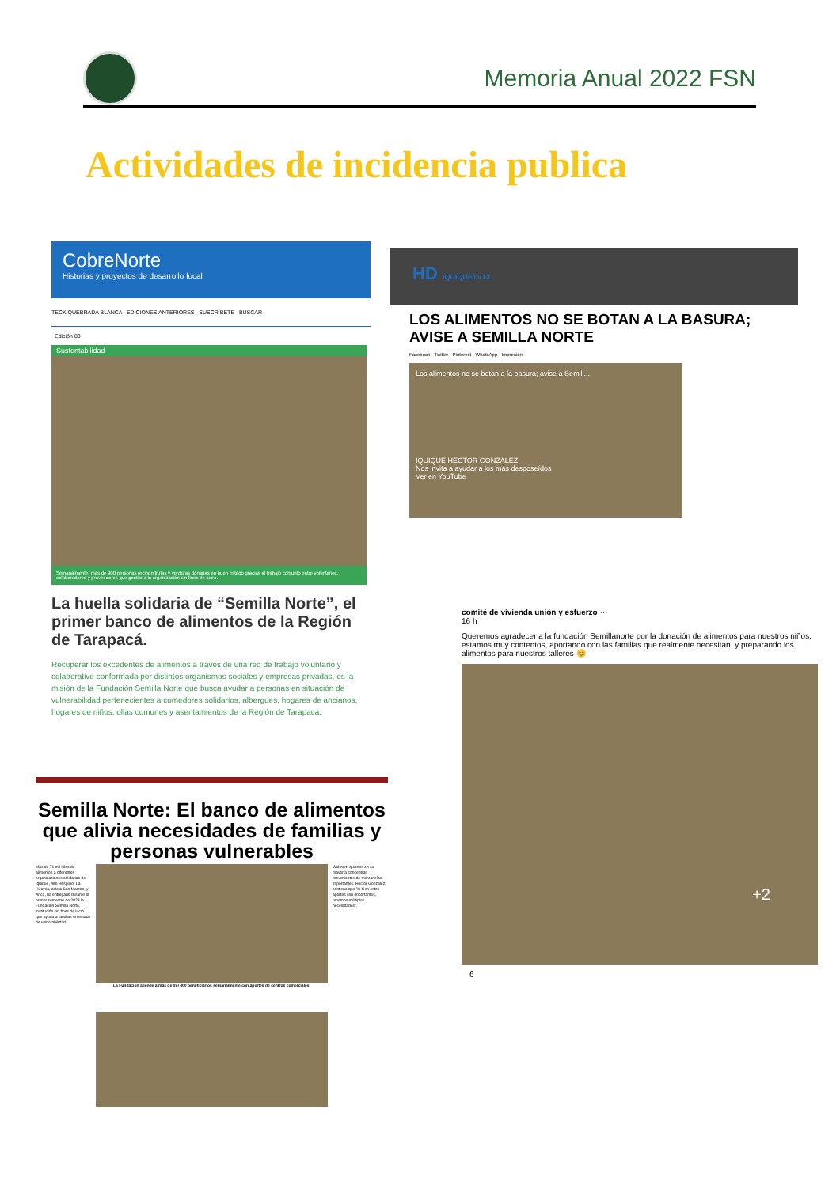Memoria Anual 2022 FSN
Actividades de incidencia publica
CobreNorte
Historias y proyectos de desarrollo local
TECK QUEBRADA BLANCA EDICIONES ANTERIORES SUSCRÍBETE BUSCAR
Edición 83
Sustentabilidad
Semanalmente, más de 900 personas reciben frutas y verduras donadas en buen estado gracias al trabajo conjunto entre voluntarios, colaboradores y proveedores que gestiona la organización sin fines de lucro.
La huella solidaria de “Semilla Norte”, el primer banco de alimentos de la Región de Tarapacá.
Recuperar los excedentes de alimentos a través de una red de trabajo voluntario y colaborativo conformada por distintos organismos sociales y empresas privadas, es la misión de la Fundación Semilla Norte que busca ayudar a personas en situación de vulnerabilidad pertenecientes a comedores solidarios, albergues, hogares de ancianos, hogares de niños, ollas comunes y asentamientos de la Región de Tarapacá.
HD IQUIQUETV.CL
LOS ALIMENTOS NO SE BOTAN A LA BASURA; AVISE A SEMILLA NORTE
Facebook · Twitter · Pinterest · WhatsApp · Impresión
Los alimentos no se botan a la basura; avise a Semill...
IQUIQUE HÉCTOR GONZÁLEZ
Nos invita a ayudar a los más desposeídos
Ver en YouTube
comité de vivienda unión y esfuerzo ···
16 h
Queremos agradecer a la fundación Semillanorte por la donación de alimentos para nuestros niños, estamos muy contentos, aportando con las familias que realmente necesitan, y preparando los alimentos para nuestros talleres 😊
+2
6
Semilla Norte: El banco de alimentos que alivia necesidades de familias y personas vulnerables
Más de 71 mil kilos de alimentos a diferentes organizaciones solidarias de Iquique, Alto Hospicio, La Huayca, caleta San Marcos, y Arica, ha entregado durante el primer semestre de 2023 la Fundación Semilla Norte, institución sin fines de lucro que ayuda a familias en estado de vulnerabilidad.
La Fundación atiende a más de mil 400 beneficiarios semanalmente con aportes de centros comerciales.
Walmart, quienes en su mayoría concentran movimientos de mercancías importantes. Héctor González, sostiene que "si bien estos aportes son importantes, tenemos múltiples necesidades".